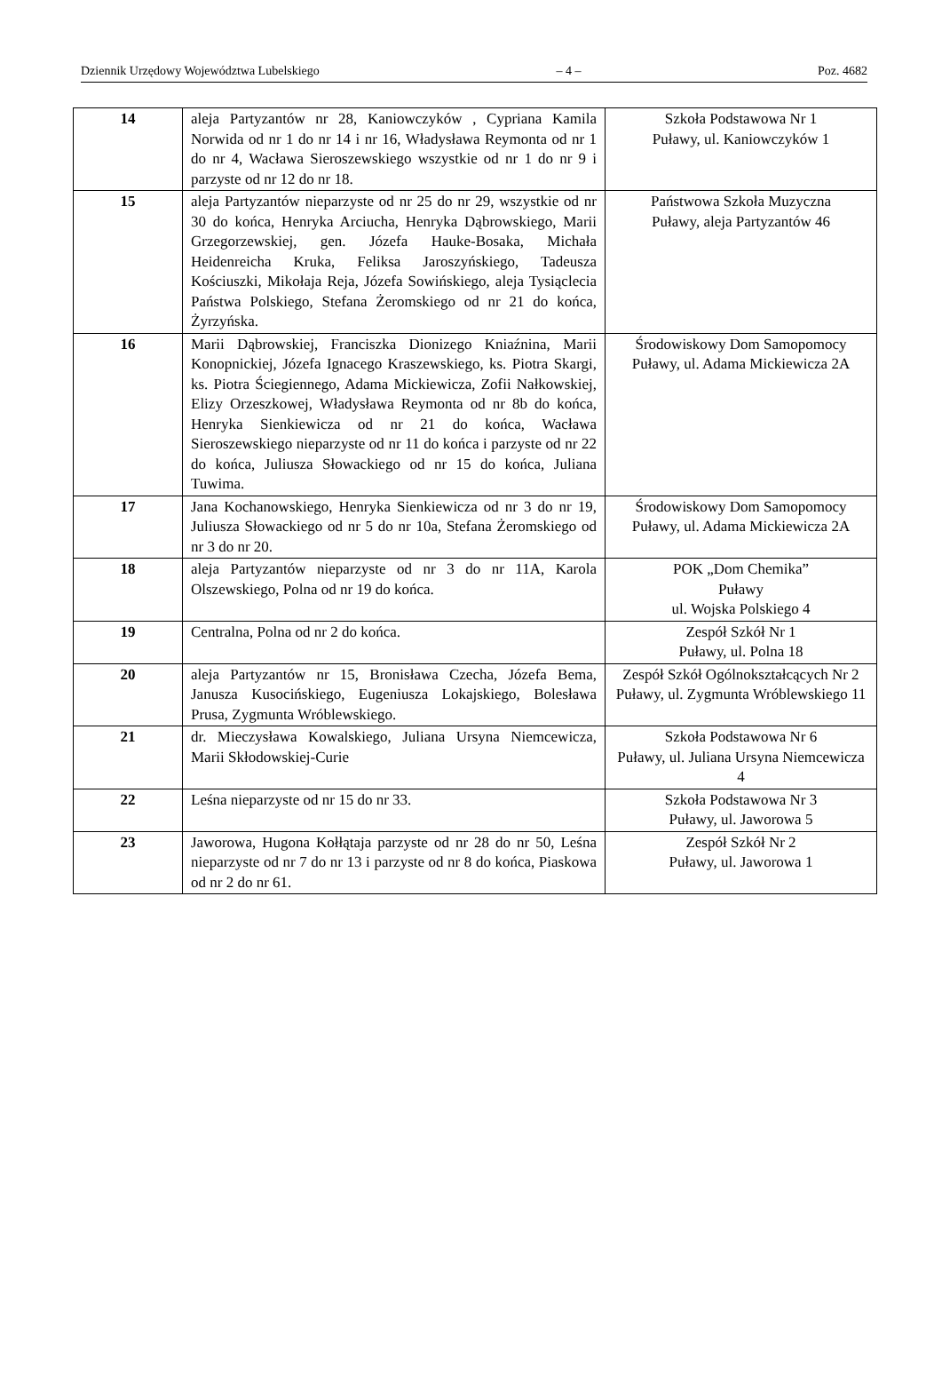Dziennik Urzędowy Województwa Lubelskiego – 4 – Poz. 4682
| 14 | aleja Partyzantów nr 28, Kaniowczyków , Cypriana Kamila Norwida od nr 1 do nr 14 i nr 16, Władysława Reymonta od nr 1 do nr 4, Wacława Sieroszewskiego wszystkie od nr 1 do nr 9 i parzyste od nr 12 do nr 18. | Szkoła Podstawowa Nr 1 Puławy, ul. Kaniowczyków 1 |
| 15 | aleja Partyzantów nieparzyste od nr 25 do nr 29, wszystkie od nr 30 do końca, Henryka Arciucha, Henryka Dąbrowskiego, Marii Grzegorzewskiej, gen. Józefa Hauke-Bosaka, Michała Heidenreicha Kruka, Feliksa Jaroszyńskiego, Tadeusza Kościuszki, Mikołaja Reja, Józefa Sowińskiego, aleja Tysiąclecia Państwa Polskiego, Stefana Żeromskiego od nr 21 do końca, Żyrzyńska. | Państwowa Szkoła Muzyczna Puławy, aleja Partyzantów 46 |
| 16 | Marii Dąbrowskiej, Franciszka Dionizego Kniaźnina, Marii Konopnickiej, Józefa Ignacego Kraszewskiego, ks. Piotra Skargi, ks. Piotra Ściegiennego, Adama Mickiewicza, Zofii Nałkowskiej, Elizy Orzeszkowej, Władysława Reymonta od nr 8b do końca, Henryka Sienkiewicza od nr 21 do końca, Wacława Sieroszewskiego nieparzyste od nr 11 do końca i parzyste od nr 22 do końca, Juliusza Słowackiego od nr 15 do końca, Juliana Tuwima. | Środowiskowy Dom Samopomocy Puławy, ul. Adama Mickiewicza 2A |
| 17 | Jana Kochanowskiego, Henryka Sienkiewicza od nr 3 do nr 19, Juliusza Słowackiego od nr 5 do nr 10a, Stefana Żeromskiego od nr 3 do nr 20. | Środowiskowy Dom Samopomocy Puławy, ul. Adama Mickiewicza 2A |
| 18 | aleja Partyzantów nieparzyste od nr 3 do nr 11A, Karola Olszewskiego, Polna od nr 19 do końca. | POK „Dom Chemika” Puławy ul. Wojska Polskiego 4 |
| 19 | Centralna, Polna od nr 2 do końca. | Zespół Szkół Nr 1 Puławy, ul. Polna 18 |
| 20 | aleja Partyzantów nr 15, Bronisława Czecha, Józefa Bema, Janusza Kusocińskiego, Eugeniusza Lokajskiego, Bolesława Prusa, Zygmunta Wróblewskiego. | Zespół Szkół Ogólnokształcących Nr 2 Puławy, ul. Zygmunta Wróblewskiego 11 |
| 21 | dr. Mieczysława Kowalskiego, Juliana Ursyna Niemcewicza, Marii Skłodowskiej-Curie | Szkoła Podstawowa Nr 6 Puławy, ul. Juliana Ursyna Niemcewicza 4 |
| 22 | Leśna nieparzyste od nr 15 do nr 33. | Szkoła Podstawowa Nr 3 Puławy, ul. Jaworowa 5 |
| 23 | Jaworowa, Hugona Kołłątaja parzyste od nr 28 do nr 50, Leśna nieparzyste od nr 7 do nr 13 i parzyste od nr 8 do końca, Piaskowa od nr 2 do nr 61. | Zespół Szkół Nr 2 Puławy, ul. Jaworowa 1 |